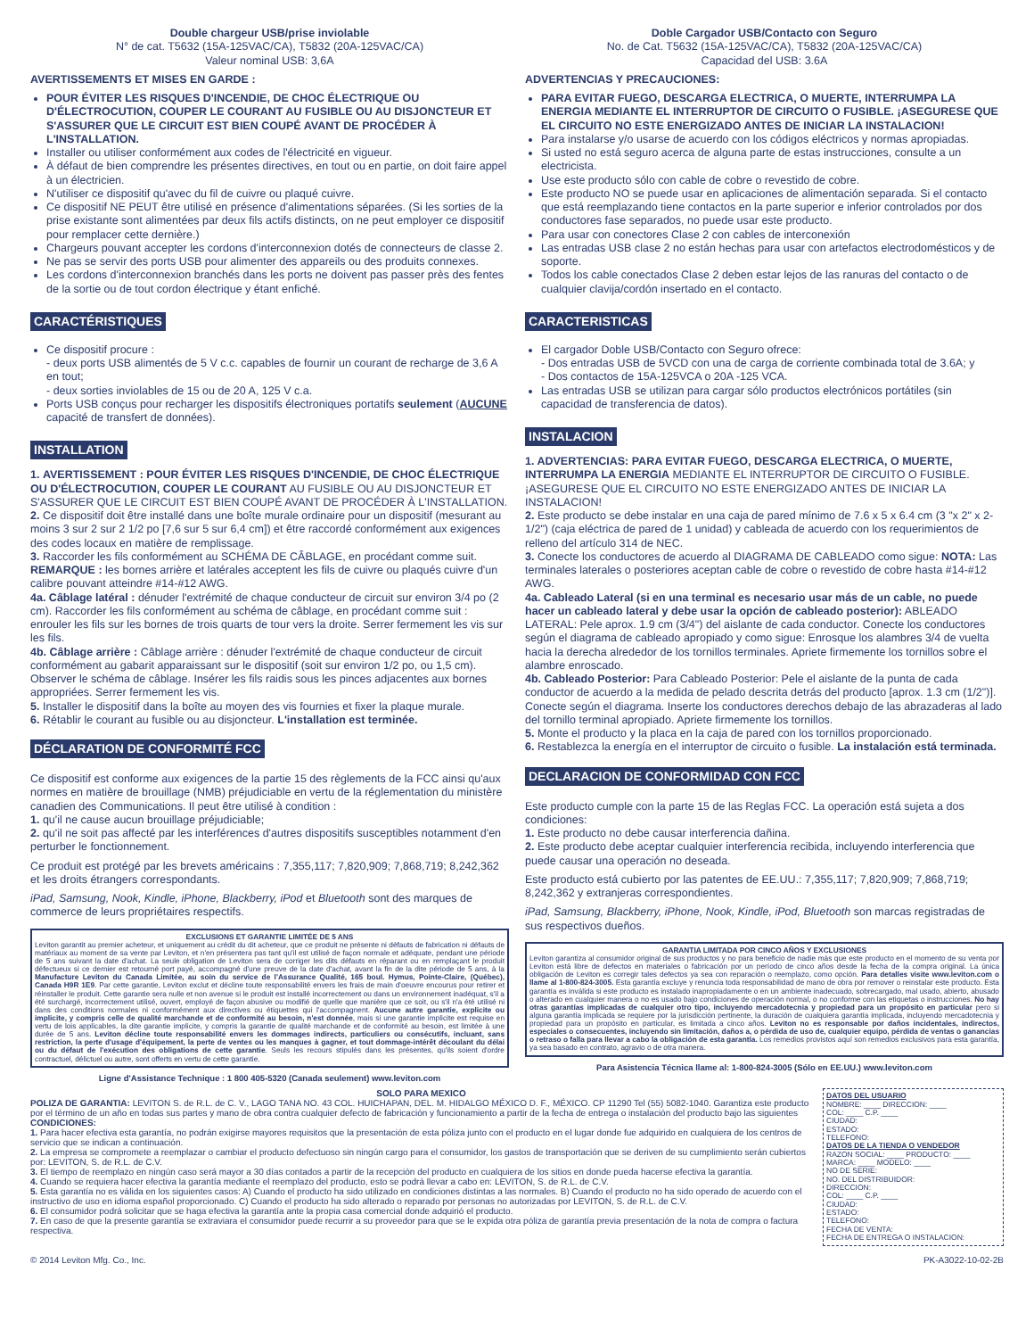Double chargeur USB/prise inviolable
N° de cat. T5632 (15A-125VAC/CA), T5832 (20A-125VAC/CA)
Valeur nominal USB: 3,6A
AVERTISSEMENTS ET MISES EN GARDE :
POUR ÉVITER LES RISQUES D'INCENDIE, DE CHOC ÉLECTRIQUE OU D'ÉLECTROCUTION, COUPER LE COURANT AU FUSIBLE OU AU DISJONCTEUR ET S'ASSURER QUE LE CIRCUIT EST BIEN COUPÉ AVANT DE PROCÉDER À L'INSTALLATION.
Installer ou utiliser conformément aux codes de l'électricité en vigueur.
À défaut de bien comprendre les présentes directives, en tout ou en partie, on doit faire appel à un électricien.
N'utiliser ce dispositif qu'avec du fil de cuivre ou plaqué cuivre.
Ce dispositif NE PEUT être utilisé en présence d'alimentations séparées. (Si les sorties de la prise existante sont alimentées par deux fils actifs distincts, on ne peut employer ce dispositif pour remplacer cette dernière.)
Chargeurs pouvant accepter les cordons d'interconnexion dotés de connecteurs de classe 2.
Ne pas se servir des ports USB pour alimenter des appareils ou des produits connexes.
Les cordons d'interconnexion branchés dans les ports ne doivent pas passer près des fentes de la sortie ou de tout cordon électrique y étant enfiché.
CARACTÉRISTIQUES
Ce dispositif procure :
- deux ports USB alimentés de 5 V c.c. capables de fournir un courant de recharge de 3,6 A en tout;
- deux sorties inviolables de 15 ou de 20 A, 125 V c.a.
Ports USB conçus pour recharger les dispositifs électroniques portatifs seulement (AUCUNE capacité de transfert de données).
INSTALLATION
1. AVERTISSEMENT : POUR ÉVITER LES RISQUES D'INCENDIE, DE CHOC ÉLECTRIQUE OU D'ÉLECTROCUTION, COUPER LE COURANT AU FUSIBLE OU AU DISJONCTEUR ET S'ASSURER QUE LE CIRCUIT EST BIEN COUPÉ AVANT DE PROCÉDER À L'INSTALLATION.
2. Ce dispositif doit être installé dans une boîte murale ordinaire pour un dispositif (mesurant au moins 3 sur 2 sur 2 1/2 po [7,6 sur 5 sur 6,4 cm]) et être raccordé conformément aux exigences des codes locaux en matière de remplissage.
3. Raccorder les fils conformément au SCHÉMA DE CÂBLAGE, en procédant comme suit. REMARQUE : les bornes arrière et latérales acceptent les fils de cuivre ou plaqués cuivre d'un calibre pouvant atteindre #14-#12 AWG.
4a. Câblage latéral : dénuder l'extrémité de chaque conducteur de circuit sur environ 3/4 po (2 cm). Raccorder les fils conformément au schéma de câblage, en procédant comme suit : enrouler les fils sur les bornes de trois quarts de tour vers la droite. Serrer fermement les vis sur les fils.
4b. Câblage arrière : Câblage arrière : dénuder l'extrémité de chaque conducteur de circuit conformément au gabarit apparaissant sur le dispositif (soit sur environ 1/2 po, ou 1,5 cm). Observer le schéma de câblage. Insérer les fils raidis sous les pinces adjacentes aux bornes appropriées. Serrer fermement les vis.
5. Installer le dispositif dans la boîte au moyen des vis fournies et fixer la plaque murale.
6. Rétablir le courant au fusible ou au disjoncteur. L'installation est terminée.
DÉCLARATION DE CONFORMITÉ FCC
Ce dispositif est conforme aux exigences de la partie 15 des règlements de la FCC ainsi qu'aux normes en matière de brouillage (NMB) préjudiciable en vertu de la réglementation du ministère canadien des Communications. Il peut être utilisé à condition :
1. qu'il ne cause aucun brouillage préjudiciable;
2. qu'il ne soit pas affecté par les interférences d'autres dispositifs susceptibles notamment d'en perturber le fonctionnement.
Ce produit est protégé par les brevets américains : 7,355,117; 7,820,909; 7,868,719; 8,242,362 et les droits étrangers correspondants.
iPad, Samsung, Nook, Kindle, iPhone, Blackberry, iPod et Bluetooth sont des marques de commerce de leurs propriétaires respectifs.
EXCLUSIONS ET GARANTIE LIMITÉE DE 5 ANS
Leviton garantit au premier acheteur, et uniquement au crédit du dit acheteur, que ce produit ne présente ni défauts de fabrication ni défauts de matériaux au moment de sa vente par Leviton, et n'en présentera pas tant qu'il est utilisé de façon normale et adéquate, pendant une période de 5 ans suivant la date d'achat. La seule obligation de Leviton sera de corriger les dits défauts en réparant ou en remplaçant le produit défectueux si ce dernier est retourné port payé, accompagné d'une preuve de la date d'achat, avant la fin de la dite période de 5 ans, à la Manufacture Leviton du Canada Limitée, au soin du service de l'Assurance Qualité, 165 boul. Hymus, Pointe-Claire, (Québec), Canada H9R 1E9. Par cette garantie, Leviton exclut et décline toute responsabilité envers les frais de main d'oeuvre encourus pour retirer et réinstaller le produit. Cette garantie sera nulle et non avenue si le produit est installé incorrectement ou dans un environnement inadéquat, s'il a été surchargé, incorrectement utilisé, ouvert, employé de façon abusive ou modifié de quelle que manière que ce soit, ou s'il n'a été utilisé ni dans des conditions normales ni conformément aux directives ou étiquettes qui l'accompagnent. Aucune autre garantie, explicite ou implicite, y compris celle de qualité marchande et de conformité au besoin, n'est donnée, mais si une garantie implicite est requise en vertu de lois applicables, la dite garantie implicite, y compris la garantie de qualité marchande et de conformité au besoin, est limitée à une durée de 5 ans. Leviton décline toute responsabilité envers les dommages indirects, particuliers ou consécutifs, incluant, sans restriction, la perte d'usage d'équipement, la perte de ventes ou les manques à gagner, et tout dommage-intérêt découlant du délai ou du défaut de l'exécution des obligations de cette garantie. Seuls les recours stipulés dans les présentes, qu'ils soient d'ordre contractuel, délictuel ou autre, sont offerts en vertu de cette garantie.
Ligne d'Assistance Technique : 1 800 405-5320 (Canada seulement) www.leviton.com
Doble Cargador USB/Contacto con Seguro
No. de Cat. T5632 (15A-125VAC/CA), T5832 (20A-125VAC/CA)
Capacidad del USB: 3.6A
ADVERTENCIAS Y PRECAUCIONES:
PARA EVITAR FUEGO, DESCARGA ELECTRICA, O MUERTE, INTERRUMPA LA ENERGIA MEDIANTE EL INTERRUPTOR DE CIRCUITO O FUSIBLE. ¡ASEGURESE QUE EL CIRCUITO NO ESTE ENERGIZADO ANTES DE INICIAR LA INSTALACION!
Para instalarse y/o usarse de acuerdo con los códigos eléctricos y normas apropiadas.
Si usted no está seguro acerca de alguna parte de estas instrucciones, consulte a un electricista.
Use este producto sólo con cable de cobre o revestido de cobre.
Este producto NO se puede usar en aplicaciones de alimentación separada. Si el contacto que está reemplazando tiene contactos en la parte superior e inferior controlados por dos conductores fase separados, no puede usar este producto.
Para usar con conectores Clase 2 con cables de interconexión
Las entradas USB clase 2 no están hechas para usar con artefactos electrodomésticos y de soporte.
Todos los cable conectados Clase 2 deben estar lejos de las ranuras del contacto o de cualquier clavija/cordón insertado en el contacto.
CARACTERISTICAS
El cargador Doble USB/Contacto con Seguro ofrece:
- Dos entradas USB de 5VCD con una de carga de corriente combinada total de 3.6A; y
- Dos contactos de 15A-125VCA o 20A -125 VCA.
Las entradas USB se utilizan para cargar sólo productos electrónicos portátiles (sin capacidad de transferencia de datos).
INSTALACION
1. ADVERTENCIAS: PARA EVITAR FUEGO, DESCARGA ELECTRICA, O MUERTE, INTERRUMPA LA ENERGIA MEDIANTE EL INTERRUPTOR DE CIRCUITO O FUSIBLE. ¡ASEGURESE QUE EL CIRCUITO NO ESTE ENERGIZADO ANTES DE INICIAR LA INSTALACION!
2. Este producto se debe instalar en una caja de pared mínimo de 7.6 x 5 x 6.4 cm (3 "x 2" x 2-1/2") (caja eléctrica de pared de 1 unidad) y cableada de acuerdo con los requerimientos de relleno del artículo 314 de NEC.
3. Conecte los conductores de acuerdo al DIAGRAMA DE CABLEADO como sigue: NOTA: Las terminales laterales o posteriores aceptan cable de cobre o revestido de cobre hasta #14-#12 AWG.
4a. Cableado Lateral (si en una terminal es necesario usar más de un cable, no puede hacer un cableado lateral y debe usar la opción de cableado posterior): ABLEADO LATERAL: Pele aprox. 1.9 cm (3/4") del aislante de cada conductor. Conecte los conductores según el diagrama de cableado apropiado y como sigue: Enrosque los alambres 3/4 de vuelta hacia la derecha alrededor de los tornillos terminales. Apriete firmemente los tornillos sobre el alambre enroscado.
4b. Cableado Posterior: Para Cableado Posterior: Pele el aislante de la punta de cada conductor de acuerdo a la medida de pelado descrita detrás del producto [aprox. 1.3 cm (1/2")]. Conecte según el diagrama. Inserte los conductores derechos debajo de las abrazaderas al lado del tornillo terminal apropiado. Apriete firmemente los tornillos.
5. Monte el producto y la placa en la caja de pared con los tornillos proporcionado.
6. Restablezca la energía en el interruptor de circuito o fusible. La instalación está terminada.
DECLARACION DE CONFORMIDAD CON FCC
Este producto cumple con la parte 15 de las Reglas FCC. La operación está sujeta a dos condiciones:
1. Este producto no debe causar interferencia dañina.
2. Este producto debe aceptar cualquier interferencia recibida, incluyendo interferencia que puede causar una operación no deseada.
Este producto está cubierto por las patentes de EE.UU.: 7,355,117; 7,820,909; 7,868,719; 8,242,362 y extranjeras correspondientes.
iPad, Samsung, Blackberry, iPhone, Nook, Kindle, iPod, Bluetooth son marcas registradas de sus respectivos dueños.
GARANTIA LIMITADA POR CINCO AÑOS Y EXCLUSIONES
Leviton garantiza al consumidor original de sus productos y no para beneficio de nadie más que este producto en el momento de su venta por Leviton está libre de defectos en materiales o fabricación por un período de cinco años desde la fecha de la compra original. La única obligación de Leviton es corregir tales defectos ya sea con reparación o reemplazo, como opción. Para detalles visite www.leviton.com o llame al 1-800-824-3005. Esta garantía excluye y renuncia toda responsabilidad de mano de obra por remover o reinstalar este producto. Esta garantía es inválida si este producto es instalado inapropiadamente o en un ambiente inadecuado, sobrecargado, mal usado, abierto, abusado o alterado en cualquier manera o no es usado bajo condiciones de operación normal, o no conforme con las etiquetas o instrucciones. No hay otras garantías implicadas de cualquier otro tipo, incluyendo mercadotecnia y propiedad para un propósito en particular pero si alguna garantía implicada se requiere por la jurisdicción pertinente, la duración de cualquiera garantía implicada, incluyendo mercadotecnia y propiedad para un propósito en particular, es limitada a cinco años. Leviton no es responsable por daños incidentales, indirectos, especiales o consecuentes, incluyendo sin limitación, daños a, o pérdida de uso de, cualquier equipo, pérdida de ventas o ganancias o retraso o falla para llevar a cabo la obligación de esta garantía. Los remedios provistos aquí son remedios exclusivos para esta garantía, ya sea basado en contrato, agravio o de otra manera.
Para Asistencia Técnica llame al: 1-800-824-3005 (Sólo en EE.UU.) www.leviton.com
SOLO PARA MEXICO
POLIZA DE GARANTIA: LEVITON S. de R.L. de C. V., LAGO TANA NO. 43 COL. HUICHAPAN, DEL. M. HIDALGO MÉXICO D. F., MÉXICO. CP 11290 Tel (55) 5082-1040. Garantiza este producto por el término de un año en todas sus partes y mano de obra contra cualquier defecto de fabricación y funcionamiento a partir de la fecha de entrega o instalación del producto bajo las siguientes CONDICIONES:
1. Para hacer efectiva esta garantía, no podrán exigirse mayores requisitos que la presentación de esta póliza junto con el producto en el lugar donde fue adquirido en cualquiera de los centros de servicio que se indican a continuación.
2. La empresa se compromete a reemplazar o cambiar el producto defectuoso sin ningún cargo para el consumidor, los gastos de transportación que se deriven de su cumplimiento serán cubiertos por: LEVITON, S. de R.L. de C.V.
3. El tiempo de reemplazo en ningún caso será mayor a 30 días contados a partir de la recepción del producto en cualquiera de los sitios en donde pueda hacerse efectiva la garantía.
4. Cuando se requiera hacer efectiva la garantía mediante el reemplazo del producto, esto se podrá llevar a cabo en: LEVITON, S. de R.L. de C.V.
5. Esta garantía no es válida en los siguientes casos: A) Cuando el producto ha sido utilizado en condiciones distintas a las normales. B) Cuando el producto no ha sido operado de acuerdo con el instructivo de uso en idioma español proporcionado. C) Cuando el producto ha sido alterado o reparado por personas no autorizadas por LEVITON, S. de R.L. de C.V.
6. El consumidor podrá solicitar que se haga efectiva la garantía ante la propia casa comercial donde adquirió el producto.
7. En caso de que la presente garantía se extraviara el consumidor puede recurrir a su proveedor para que se le expida otra póliza de garantía previa presentación de la nota de compra o factura respectiva.
DATOS DEL USUARIO
NOMBRE: ____ DIRECCION: ____
COL: ____ C.P. ____
CIUDAD:
ESTADO:
TELEFONO:
DATOS DE LA TIENDA O VENDEDOR
RAZON SOCIAL: ____ PRODUCTO: ____
MARCA: ____ MODELO: ____
NO DE SERIE:
NO. DEL DISTRIBUIDOR:
DIRECCION:
COL: ____ C.P. ____
CIUDAD:
ESTADO:
TELEFONO:
FECHA DE VENTA:
FECHA DE ENTREGA O INSTALACION:
© 2014 Leviton Mfg. Co., Inc. PK-A3022-10-02-2B